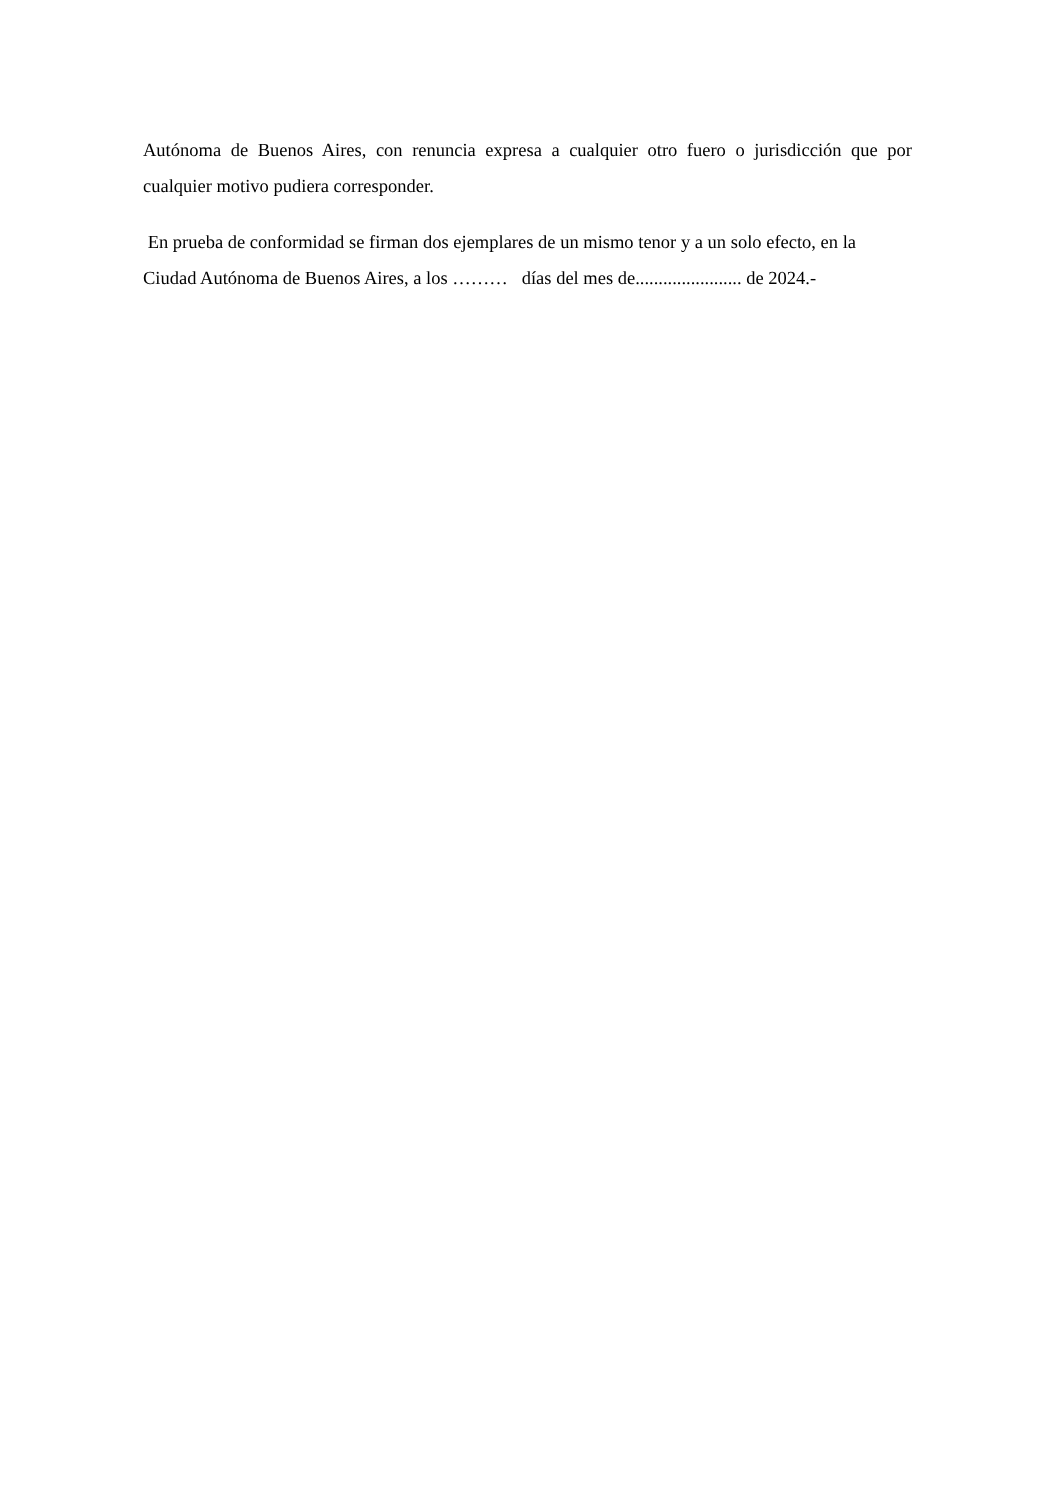Autónoma de Buenos Aires, con renuncia expresa a cualquier otro fuero o jurisdicción que por cualquier motivo pudiera corresponder.
En prueba de conformidad se firman dos ejemplares de un mismo tenor y a un solo efecto, en la Ciudad Autónoma de Buenos Aires, a los ……… días del mes de....................... de 2024.-